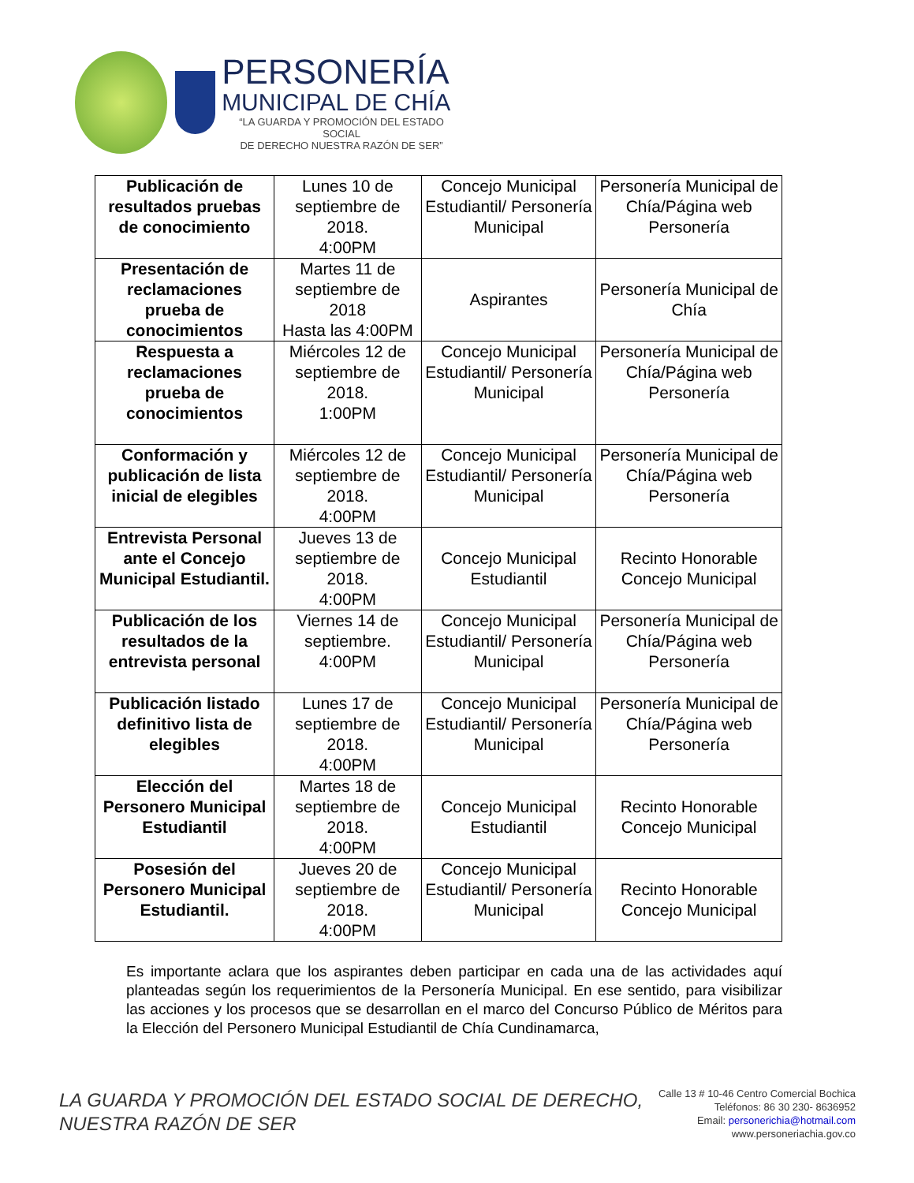PERSONERÍA
MUNICIPAL DE CHÍA
“LA GUARDA Y PROMOCIÓN DEL ESTADO SOCIAL
DE DERECHO NUESTRA RAZÓN DE SER”
| Publicación de resultados pruebas de conocimiento | Lunes 10 de septiembre de 2018. 4:00PM | Concejo Municipal Estudiantil/ Personería Municipal | Personería Municipal de Chía/Página web Personería |
| Presentación de reclamaciones prueba de conocimientos | Martes 11 de septiembre de 2018 Hasta las 4:00PM | Aspirantes | Personería Municipal de Chía |
| Respuesta a reclamaciones prueba de conocimientos | Miércoles 12 de septiembre de 2018. 1:00PM | Concejo Municipal Estudiantil/ Personería Municipal | Personería Municipal de Chía/Página web Personería |
| Conformación y publicación de lista inicial de elegibles | Miércoles 12 de septiembre de 2018. 4:00PM | Concejo Municipal Estudiantil/ Personería Municipal | Personería Municipal de Chía/Página web Personería |
| Entrevista Personal ante el Concejo Municipal Estudiantil. | Jueves 13 de septiembre de 2018. 4:00PM | Concejo Municipal Estudiantil | Recinto Honorable Concejo Municipal |
| Publicación de los resultados de la entrevista personal | Viernes 14 de septiembre. 4:00PM | Concejo Municipal Estudiantil/ Personería Municipal | Personería Municipal de Chía/Página web Personería |
| Publicación listado definitivo lista de elegibles | Lunes 17 de septiembre de 2018. 4:00PM | Concejo Municipal Estudiantil/ Personería Municipal | Personería Municipal de Chía/Página web Personería |
| Elección del Personero Municipal Estudiantil | Martes 18 de septiembre de 2018. 4:00PM | Concejo Municipal Estudiantil | Recinto Honorable Concejo Municipal |
| Posesión del Personero Municipal Estudiantil. | Jueves 20 de septiembre de 2018. 4:00PM | Concejo Municipal Estudiantil/ Personería Municipal | Recinto Honorable Concejo Municipal |
Es importante aclara que los aspirantes deben participar en cada una de las actividades aquí planteadas según los requerimientos de la Personería Municipal. En ese sentido, para visibilizar las acciones y los procesos que se desarrollan en el marco del Concurso Público de Méritos para la Elección del Personero Municipal Estudiantil de Chía Cundinamarca,
LA GUARDA Y PROMOCIÓN DEL ESTADO SOCIAL DE DERECHO,
NUESTRA RAZÓN DE SER
Calle 13 # 10-46 Centro Comercial Bochica
Teléfonos: 86 30 230- 8636952
Email: personerichia@hotmail.com
www.personeriachia.gov.co